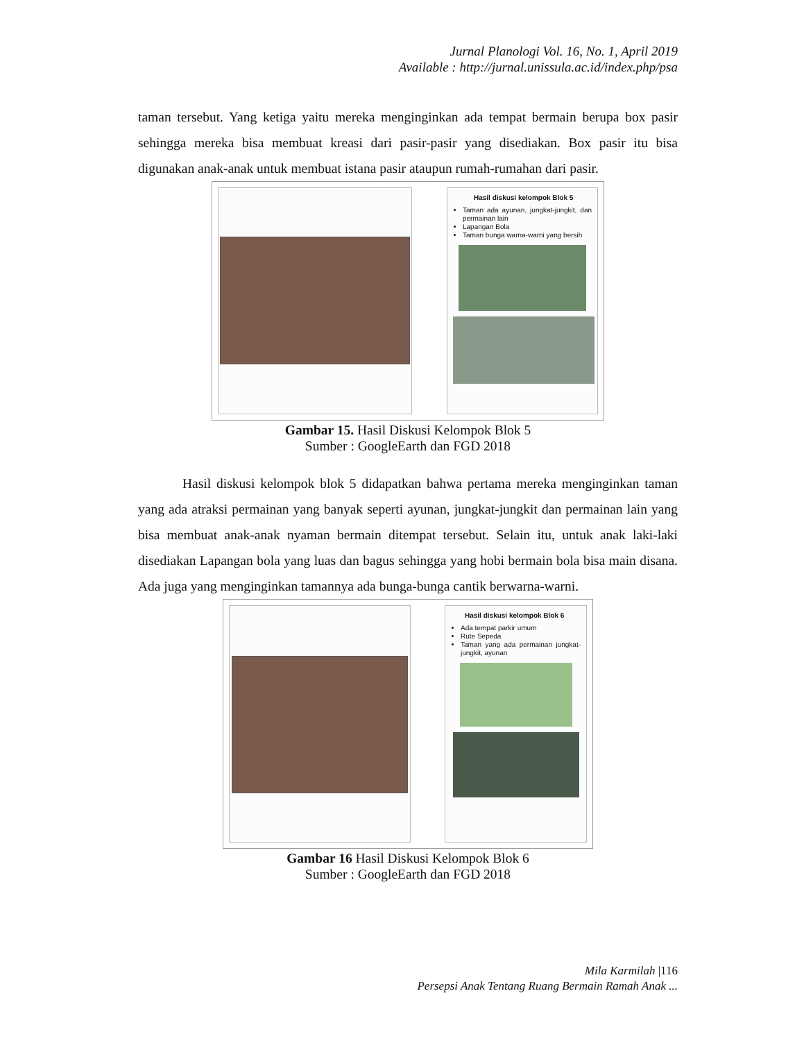Jurnal Planologi Vol. 16, No. 1, April 2019
Available : http://jurnal.unissula.ac.id/index.php/psa
taman tersebut. Yang ketiga yaitu mereka menginginkan ada tempat bermain berupa box pasir sehingga mereka bisa membuat kreasi dari pasir-pasir yang disediakan. Box pasir itu bisa digunakan anak-anak untuk membuat istana pasir ataupun rumah-rumahan dari pasir.
Hasil diskusi kelompok Blok 5
Taman ada ayunan, jungkat-jungkit, dan permainan lain
Lapangan Bola
Taman bunga warna-warni yang bersih
Gambar 15. Hasil Diskusi Kelompok Blok 5
Sumber : GoogleEarth dan FGD 2018
Hasil diskusi kelompok blok 5 didapatkan bahwa pertama mereka menginginkan taman yang ada atraksi permainan yang banyak seperti ayunan, jungkat-jungkit dan permainan lain yang bisa membuat anak-anak nyaman bermain ditempat tersebut. Selain itu, untuk anak laki-laki disediakan Lapangan bola yang luas dan bagus sehingga yang hobi bermain bola bisa main disana. Ada juga yang menginginkan tamannya ada bunga-bunga cantik berwarna-warni.
Hasil diskusi kelompok Blok 6
Ada tempat parkir umum
Rute Sepeda
Taman yang ada permainan jungkat-jungkit, ayunan
Gambar 16 Hasil Diskusi Kelompok Blok 6
Sumber : GoogleEarth dan FGD 2018
Mila Karmilah |116
Persepsi Anak Tentang Ruang Bermain Ramah Anak ...